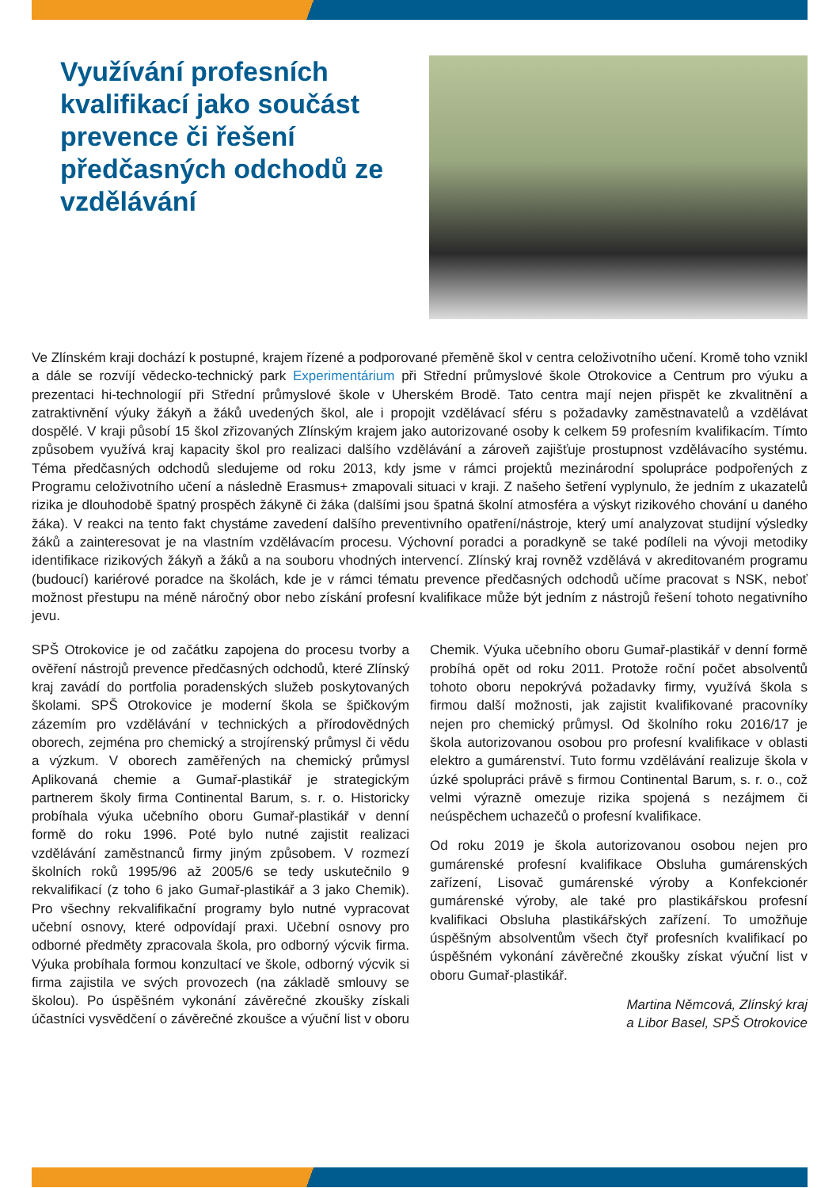Využívání profesních kvalifikací jako součást prevence či řešení předčasných odchodů ze vzdělávání
Ve Zlínském kraji dochází k postupné, krajem řízené a podporované přeměně škol v centra celoživotního učení. Kromě toho vznikl a dále se rozvíjí vědecko-technický park Experimentárium při Střední průmyslové škole Otrokovice a Centrum pro výuku a prezentaci hi-technologií při Střední průmyslové škole v Uherském Brodě. Tato centra mají nejen přispět ke zkvalitnění a zatraktivnění výuky žákyň a žáků uvedených škol, ale i propojit vzdělávací sféru s požadavky zaměstnavatelů a vzdělávat dospělé. V kraji působí 15 škol zřizovaných Zlínským krajem jako autorizované osoby k celkem 59 profesním kvalifikacím. Tímto způsobem využívá kraj kapacity škol pro realizaci dalšího vzdělávání a zároveň zajišťuje prostupnost vzdělávacího systému. Téma předčasných odchodů sledujeme od roku 2013, kdy jsme v rámci projektů mezinárodní spolupráce podpořených z Programu celoživotního učení a následně Erasmus+ zmapovali situaci v kraji. Z našeho šetření vyplynulo, že jedním z ukazatelů rizika je dlouhodobě špatný prospěch žákyně či žáka (dalšími jsou špatná školní atmosféra a výskyt rizikového chování u daného žáka). V reakci na tento fakt chystáme zavedení dalšího preventivního opatření/nástroje, který umí analyzovat studijní výsledky žáků a zainteresovat je na vlastním vzdělávacím procesu. Výchovní poradci a poradkyně se také podíleli na vývoji metodiky identifikace rizikových žákyň a žáků a na souboru vhodných intervencí. Zlínský kraj rovněž vzdělává v akreditovaném programu (budoucí) kariérové poradce na školách, kde je v rámci tématu prevence předčasných odchodů učíme pracovat s NSK, neboť možnost přestupu na méně náročný obor nebo získání profesní kvalifikace může být jedním z nástrojů řešení tohoto negativního jevu.
SPŠ Otrokovice je od začátku zapojena do procesu tvorby a ověření nástrojů prevence předčasných odchodů, které Zlínský kraj zavádí do portfolia poradenských služeb poskytovaných školami. SPŠ Otrokovice je moderní škola se špičkovým zázemím pro vzdělávání v technických a přírodovědných oborech, zejména pro chemický a strojírenský průmysl či vědu a výzkum. V oborech zaměřených na chemický průmysl Aplikovaná chemie a Gumař-plastikář je strategickým partnerem školy firma Continental Barum, s. r. o. Historicky probíhala výuka učebního oboru Gumař-plastikář v denní formě do roku 1996. Poté bylo nutné zajistit realizaci vzdělávání zaměstnanců firmy jiným způsobem. V rozmezí školních roků 1995/96 až 2005/6 se tedy uskutečnilo 9 rekvalifikací (z toho 6 jako Gumař-plastikář a 3 jako Chemik). Pro všechny rekvalifikační programy bylo nutné vypracovat učební osnovy, které odpovídají praxi. Učební osnovy pro odborné předměty zpracovala škola, pro odborný výcvik firma. Výuka probíhala formou konzultací ve škole, odborný výcvik si firma zajistila ve svých provozech (na základě smlouvy se školou). Po úspěšném vykonání závěrečné zkoušky získali účastníci vysvědčení o závěrečné zkoušce a výuční list v oboru Chemik. Výuka učebního oboru Gumař-plastikář v denní formě probíhá opět od roku 2011. Protože roční počet absolventů tohoto oboru nepokrývá požadavky firmy, využívá škola s firmou další možnosti, jak zajistit kvalifikované pracovníky nejen pro chemický průmysl. Od školního roku 2016/17 je škola autorizovanou osobou pro profesní kvalifikace v oblasti elektro a gumárenství. Tuto formu vzdělávání realizuje škola v úzké spolupráci právě s firmou Continental Barum, s. r. o., což velmi výrazně omezuje rizika spojená s nezájmem či neúspěchem uchazečů o profesní kvalifikace.
Od roku 2019 je škola autorizovanou osobou nejen pro gumárenské profesní kvalifikace Obsluha gumárenských zařízení, Lisovač gumárenské výroby a Konfekcionér gumárenské výroby, ale také pro plastikářskou profesní kvalifikaci Obsluha plastikářských zařízení. To umožňuje úspěšným absolventům všech čtyř profesních kvalifikací po úspěšném vykonání závěrečné zkoušky získat výuční list v oboru Gumař-plastikář.
Martina Němcová, Zlínský kraj
a Libor Basel, SPŠ Otrokovice